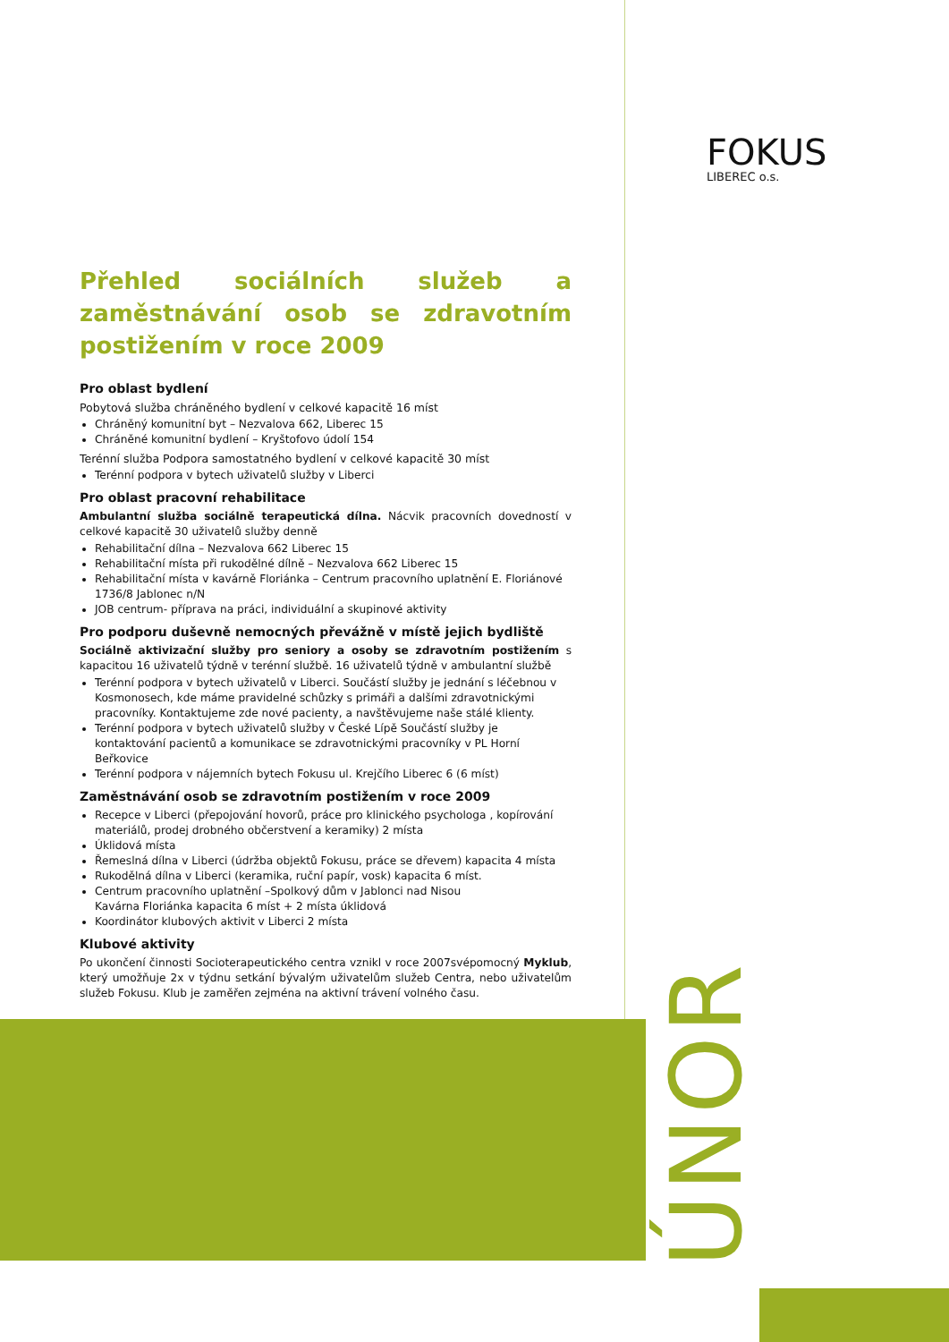FOKUS
LIBEREC o.s.
ÚNOR
Přehled sociálních služeb a zaměstnávání osob se zdravotním postižením v roce 2009
Pro oblast bydlení
Pobytová služba chráněného bydlení v celkové kapacitě 16 míst
Chráněný komunitní byt – Nezvalova 662, Liberec 15
Chráněné komunitní bydlení – Kryštofovo údolí 154
Terénní služba Podpora samostatného bydlení v celkové kapacitě 30 míst
Terénní podpora v bytech uživatelů služby v Liberci
Pro oblast pracovní rehabilitace
Ambulantní služba sociálně terapeutická dílna. Nácvik pracovních dovedností v celkové kapacitě 30 uživatelů služby denně
Rehabilitační dílna – Nezvalova 662 Liberec 15
Rehabilitační místa při rukodělné dílně – Nezvalova 662 Liberec 15
Rehabilitační místa v kavárně Floriánka – Centrum pracovního uplatnění E. Floriánové 1736/8 Jablonec n/N
JOB centrum- příprava na práci, individuální a skupinové aktivity
Pro podporu duševně nemocných převážně v místě jejich bydliště
Sociálně aktivizační služby pro seniory a osoby se zdravotním postižením s kapacitou 16 uživatelů týdně v terénní službě. 16 uživatelů týdně v ambulantní službě
Terénní podpora v bytech uživatelů v Liberci. Součástí služby je jednání s léčebnou v Kosmonosech, kde máme pravidelné schůzky s primáři a dalšími zdravotnickými pracovníky. Kontaktujeme zde nové pacienty, a navštěvujeme naše stálé klienty.
Terénní podpora v bytech uživatelů služby v České Lípě Součástí služby je kontaktování pacientů a komunikace se zdravotnickými pracovníky v PL Horní Beřkovice
Terénní podpora v nájemních bytech Fokusu ul. Krejčího Liberec 6 (6 míst)
Zaměstnávání osob se zdravotním postižením v roce 2009
Recepce v Liberci (přepojování hovorů, práce pro klinického psychologa , kopírování materiálů, prodej drobného občerstvení a keramiky) 2 místa
Úklidová místa
Řemeslná dílna v Liberci (údržba objektů Fokusu, práce se dřevem) kapacita 4 místa
Rukodělná dílna v Liberci (keramika, ruční papír, vosk) kapacita 6 míst.
Centrum pracovního uplatnění –Spolkový dům v Jablonci nad Nisou
Kavárna Floriánka kapacita 6 míst + 2 místa úklidová
Koordinátor klubových aktivit v Liberci 2 místa
Klubové aktivity
Po ukončení činnosti Socioterapeutického centra vznikl v roce 2007svépomocný Myklub, který umožňuje 2x v týdnu setkání bývalým uživatelům služeb Centra, nebo uživatelům služeb Fokusu. Klub je zaměřen zejména na aktivní trávení volného času.